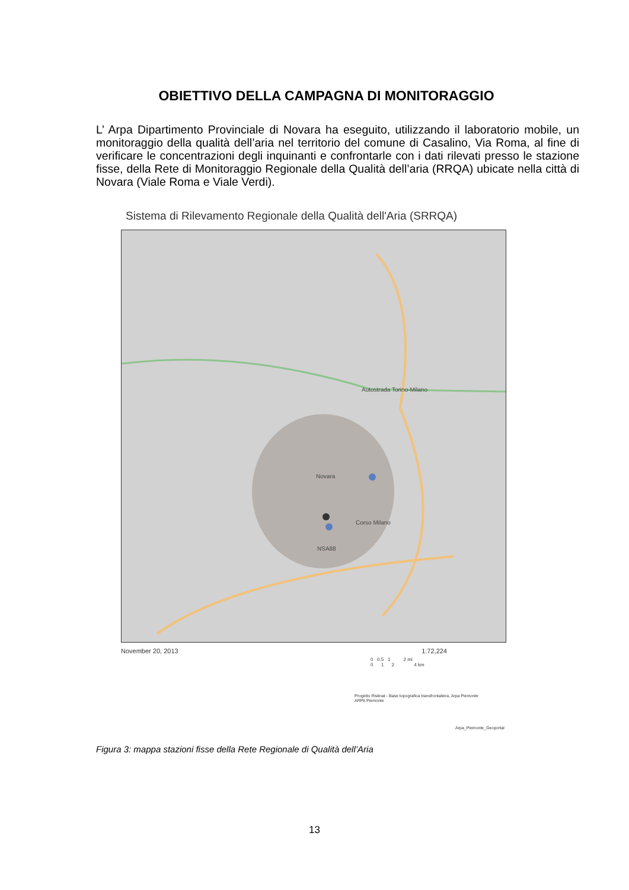OBIETTIVO DELLA CAMPAGNA DI MONITORAGGIO
L’ Arpa Dipartimento Provinciale di Novara ha eseguito, utilizzando il laboratorio mobile, un monitoraggio della qualità dell’aria nel territorio del comune di Casalino, Via Roma, al fine di verificare le concentrazioni degli inquinanti e confrontarle con i dati rilevati presso le stazione fisse, della Rete di Monitoraggio Regionale della Qualità dell’aria (RRQA) ubicate nella città di Novara (Viale Roma e Viale Verdi).
Sistema di Rilevamento Regionale della Qualità dell'Aria (SRRQA)
Novara
Autostrada Torino-Milano
Corso Milano
NSA88
November 20, 2013 1:72,224
0 0.5 1 2 mi
0 1 2 4 km
Progetto Risknat - Base topografica transfrontaliera, Arpa Piemonte
ARPA Piemonte
Arpa_Piemonte_Geoportal
Figura 3: mappa stazioni fisse della Rete Regionale di Qualità dell’Aria
13